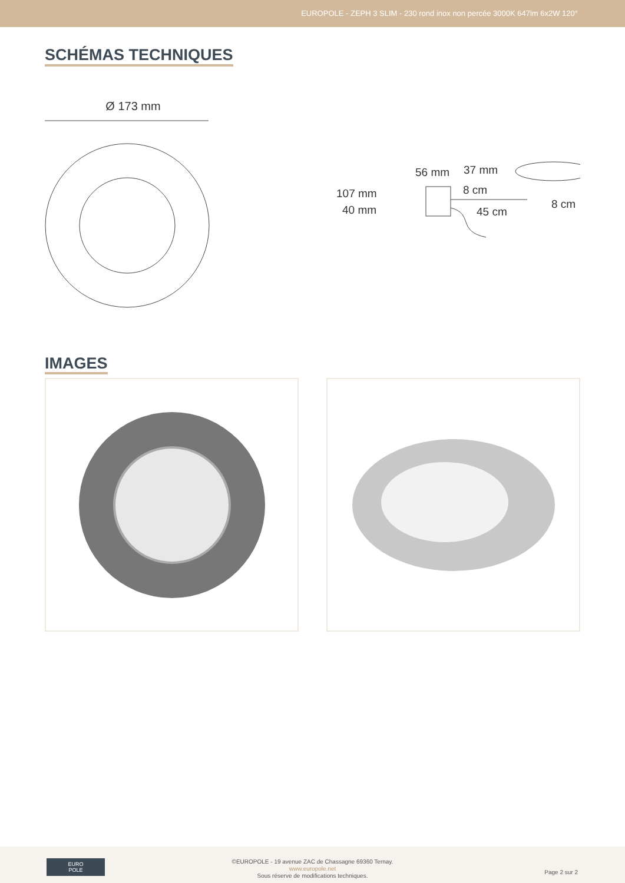EUROPOLE - ZEPH 3 SLIM - 230 rond inox non percée 3000K 647lm 6x2W 120°
SCHÉMAS TECHNIQUES
Ø 173 mm
56 mm
37 mm
107 mm
40 mm
8 cm
8 cm
45 cm
IMAGES
EURO
POLE
©EUROPOLE - 19 avenue ZAC de Chassagne 69360 Ternay.
www.europole.net
Sous réserve de modifications techniques.
Page 2 sur 2